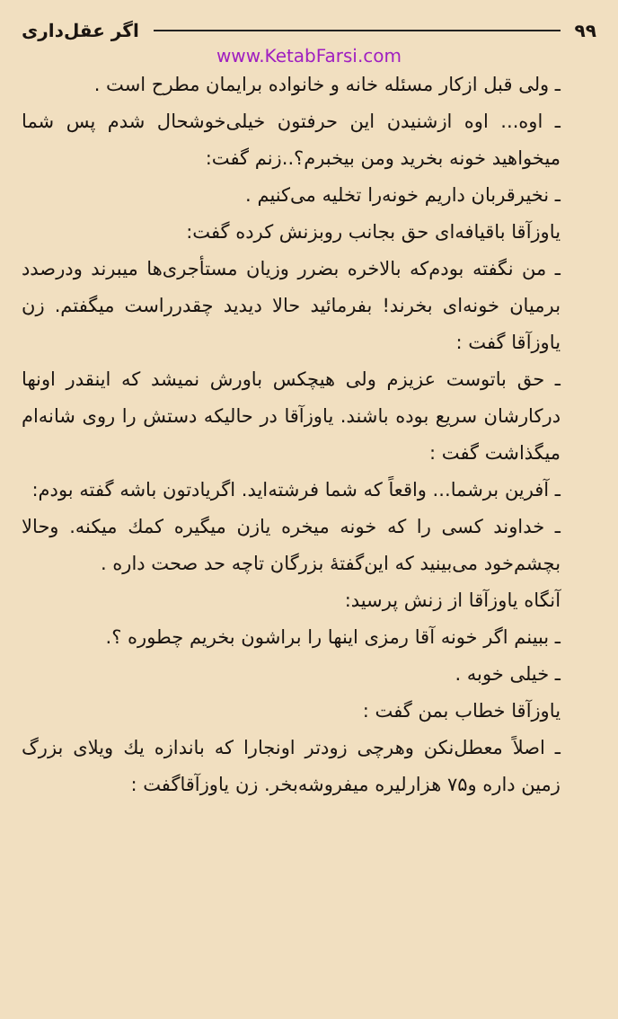۹۹ اگر عقل‌داری
www.KetabFarsi.com
ـ ولی قبل ازکار مسئله خانه و خانواده برایمان مطرح است .
ـ اوه... اوه ازشنیدن این حرفتون خیلی‌خوشحال شدم پس شما میخواهید خونه بخرید ومن بیخبرم؟..زنم گفت:
ـ نخیرقربان داریم خونه‌را تخلیه می‌کنیم .
یاوزآقا باقیافه‌ای حق بجانب روبزنش کرده گفت:
ـ من نگفته بودم‌که بالاخره بضرر وزیان مستأجری‌ها میبرند ودرصدد برمیان خونه‌ای بخرند! بفرمائید حالا دیدید چقدرراست میگفتم. زن یاوزآقا گفت :
ـ حق باتوست عزیزم ولی هیچکس باورش نمیشد که اینقدر اونها درکارشان سریع بوده باشند. یاوزآقا در حالیکه دستش را روی شانه‌ام میگذاشت گفت :
ـ آفرین برشما... واقعاً که شما فرشته‌اید. اگریادتون باشه گفته بودم:
ـ خداوند کسی را که خونه میخره یازن میگیره کمك میکنه. وحالا بچشم‌خود می‌بینید که این‌گفتهٔ بزرگان تاچه حد صحت داره .
آنگاه یاوزآقا از زنش پرسید:
ـ ببینم اگر خونه آقا رمزی اینها را براشون بخریم چطوره ؟.
ـ خیلی خوبه .
یاوزآقا خطاب بمن گفت :
ـ اصلاً معطل‌نکن وهرچی زودتر اونجارا که باندازه یك ویلای بزرگ زمین داره و۷۵ هزارلیره میفروشه‌بخر. زن یاوزآقاگفت :